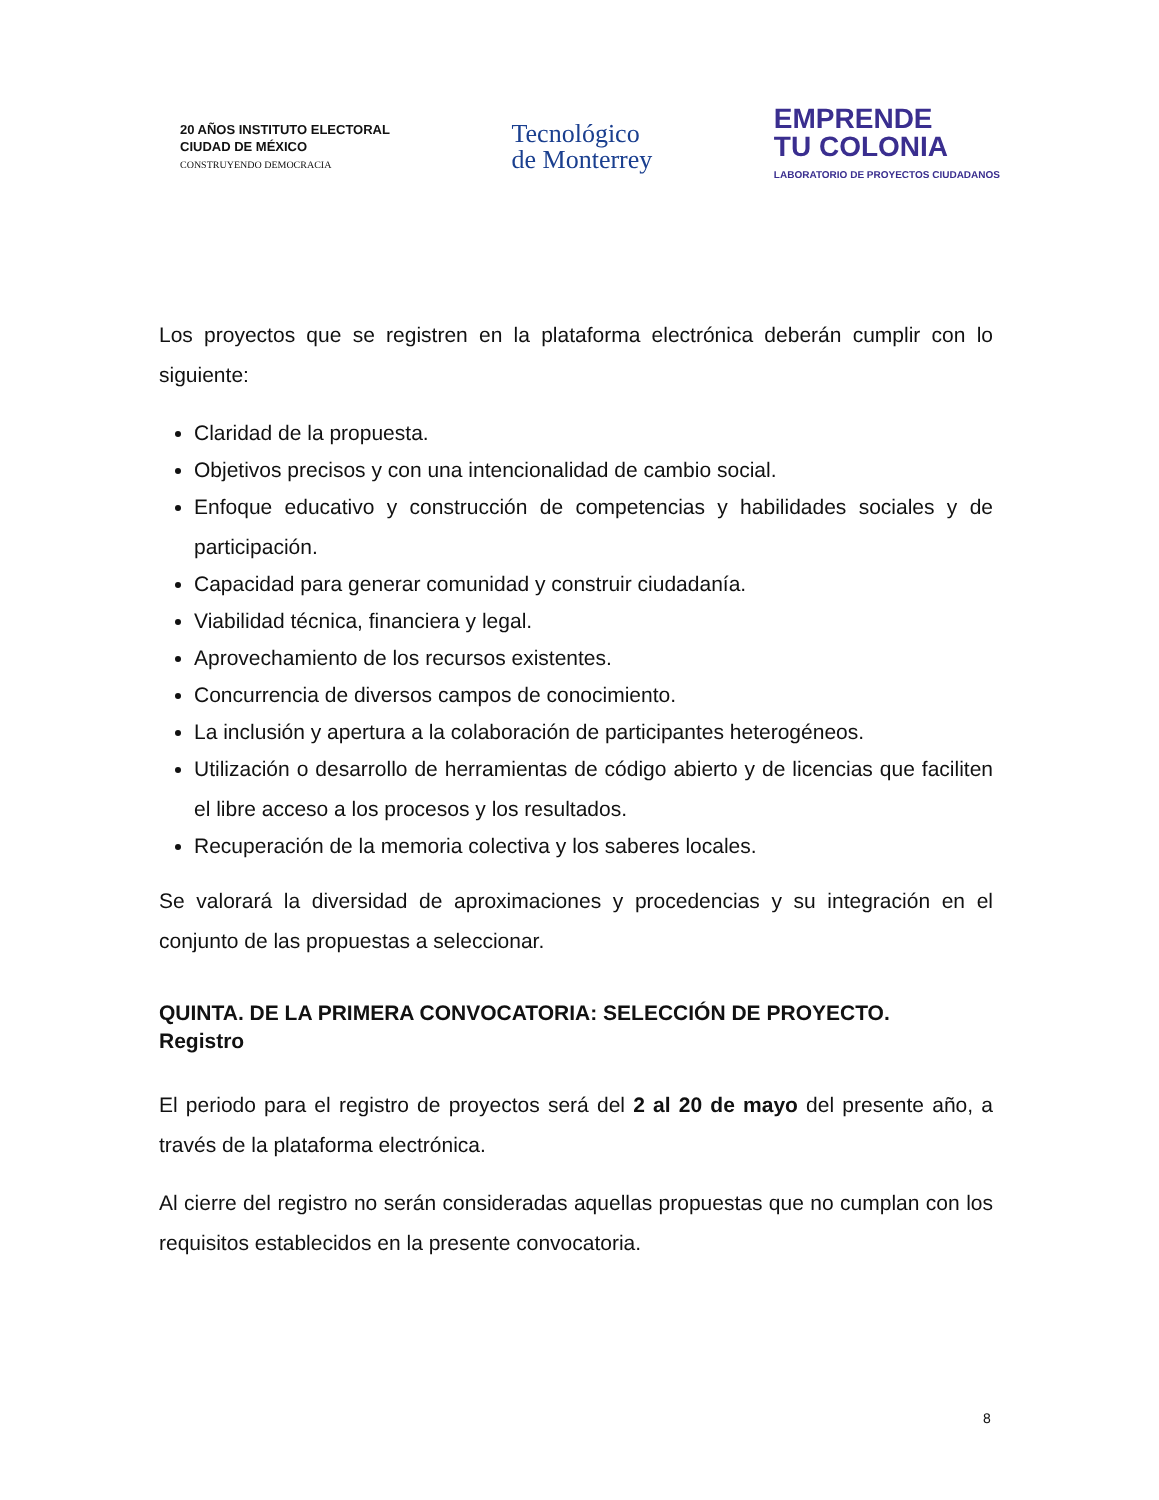20 AÑOS INSTITUTO ELECTORAL
CIUDAD DE MÉXICO
CONSTRUYENDO DEMOCRACIA
Tecnológico
de Monterrey
EMPRENDE
TU COLONIA
LABORATORIO DE PROYECTOS CIUDADANOS
Los proyectos que se registren en la plataforma electrónica deberán cumplir con lo siguiente:
Claridad de la propuesta.
Objetivos precisos y con una intencionalidad de cambio social.
Enfoque educativo y construcción de competencias y habilidades sociales y de participación.
Capacidad para generar comunidad y construir ciudadanía.
Viabilidad técnica, financiera y legal.
Aprovechamiento de los recursos existentes.
Concurrencia de diversos campos de conocimiento.
La inclusión y apertura a la colaboración de participantes heterogéneos.
Utilización o desarrollo de herramientas de código abierto y de licencias que faciliten el libre acceso a los procesos y los resultados.
Recuperación de la memoria colectiva y los saberes locales.
Se valorará la diversidad de aproximaciones y procedencias y su integración en el conjunto de las propuestas a seleccionar.
QUINTA. DE LA PRIMERA CONVOCATORIA: SELECCIÓN DE PROYECTO.
Registro
El periodo para el registro de proyectos será del 2 al 20 de mayo del presente año, a través de la plataforma electrónica.
Al cierre del registro no serán consideradas aquellas propuestas que no cumplan con los requisitos establecidos en la presente convocatoria.
8